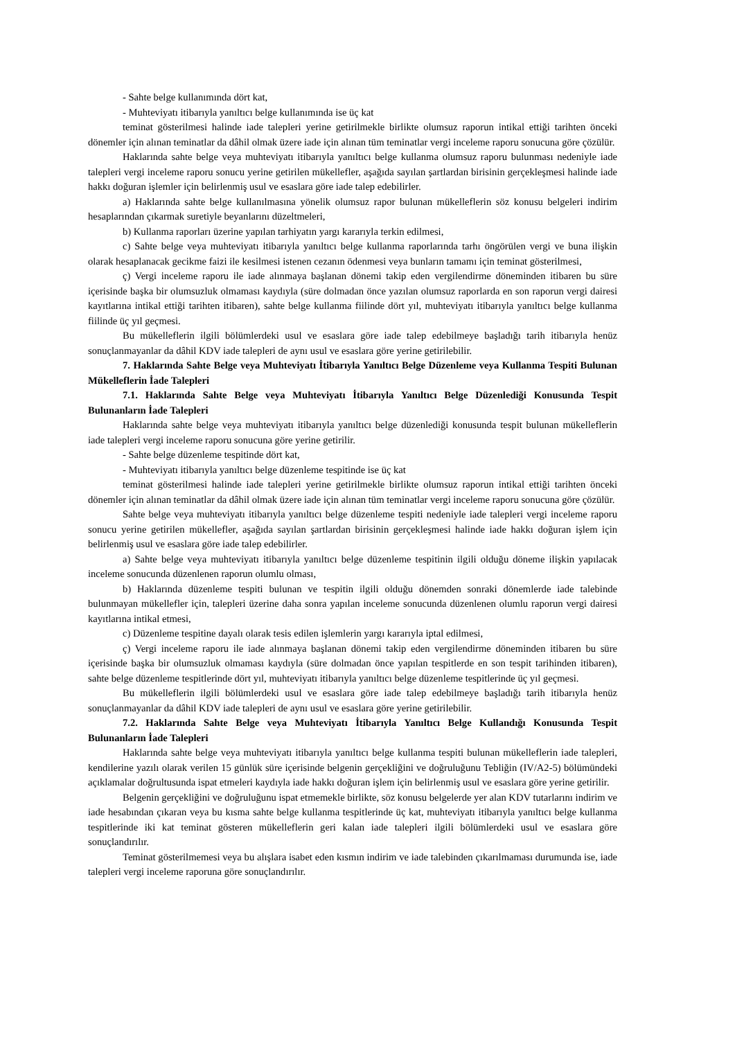- Sahte belge kullanımında dört kat,
- Muhteviyatı itibarıyla yanıltıcı belge kullanımında ise üç kat
teminat gösterilmesi halinde iade talepleri yerine getirilmekle birlikte olumsuz raporun intikal ettiği tarihten önceki dönemler için alınan teminatlar da dâhil olmak üzere iade için alınan tüm teminatlar vergi inceleme raporu sonucuna göre çözülür.
Haklarında sahte belge veya muhteviyatı itibarıyla yanıltıcı belge kullanma olumsuz raporu bulunması nedeniyle iade talepleri vergi inceleme raporu sonucu yerine getirilen mükellefler, aşağıda sayılan şartlardan birisinin gerçekleşmesi halinde iade hakkı doğuran işlemler için belirlenmiş usul ve esaslara göre iade talep edebilirler.
a) Haklarında sahte belge kullanılmasına yönelik olumsuz rapor bulunan mükelleflerin söz konusu belgeleri indirim hesaplarından çıkarmak suretiyle beyanlarını düzeltmeleri,
b) Kullanma raporları üzerine yapılan tarhiyatın yargı kararıyla terkin edilmesi,
c) Sahte belge veya muhteviyatı itibarıyla yanıltıcı belge kullanma raporlarında tarhı öngörülen vergi ve buna ilişkin olarak hesaplanacak gecikme faizi ile kesilmesi istenen cezanın ödenmesi veya bunların tamamı için teminat gösterilmesi,
ç) Vergi inceleme raporu ile iade alınmaya başlanan dönemi takip eden vergilendirme döneminden itibaren bu süre içerisinde başka bir olumsuzluk olmaması kaydıyla (süre dolmadan önce yazılan olumsuz raporlarda en son raporun vergi dairesi kayıtlarına intikal ettiği tarihten itibaren), sahte belge kullanma fiilinde dört yıl, muhteviyatı itibarıyla yanıltıcı belge kullanma fiilinde üç yıl geçmesi.
Bu mükelleflerin ilgili bölümlerdeki usul ve esaslara göre iade talep edebilmeye başladığı tarih itibarıyla henüz sonuçlanmayanlar da dâhil KDV iade talepleri de aynı usul ve esaslara göre yerine getirilebilir.
7. Haklarında Sahte Belge veya Muhteviyatı İtibarıyla Yanıltıcı Belge Düzenleme veya Kullanma Tespiti Bulunan Mükelleflerin İade Talepleri
7.1. Haklarında Sahte Belge veya Muhteviyatı İtibarıyla Yanıltıcı Belge Düzenlediği Konusunda Tespit Bulunanların İade Talepleri
Haklarında sahte belge veya muhteviyatı itibarıyla yanıltıcı belge düzenlediği konusunda tespit bulunan mükelleflerin iade talepleri vergi inceleme raporu sonucuna göre yerine getirilir.
- Sahte belge düzenleme tespitinde dört kat,
- Muhteviyatı itibarıyla yanıltıcı belge düzenleme tespitinde ise üç kat
teminat gösterilmesi halinde iade talepleri yerine getirilmekle birlikte olumsuz raporun intikal ettiği tarihten önceki dönemler için alınan teminatlar da dâhil olmak üzere iade için alınan tüm teminatlar vergi inceleme raporu sonucuna göre çözülür.
Sahte belge veya muhteviyatı itibarıyla yanıltıcı belge düzenleme tespiti nedeniyle iade talepleri vergi inceleme raporu sonucu yerine getirilen mükellefler, aşağıda sayılan şartlardan birisinin gerçekleşmesi halinde iade hakkı doğuran işlem için belirlenmiş usul ve esaslara göre iade talep edebilirler.
a) Sahte belge veya muhteviyatı itibarıyla yanıltıcı belge düzenleme tespitinin ilgili olduğu döneme ilişkin yapılacak inceleme sonucunda düzenlenen raporun olumlu olması,
b) Haklarında düzenleme tespiti bulunan ve tespitin ilgili olduğu dönemden sonraki dönemlerde iade talebinde bulunmayan mükellefler için, talepleri üzerine daha sonra yapılan inceleme sonucunda düzenlenen olumlu raporun vergi dairesi kayıtlarına intikal etmesi,
c) Düzenleme tespitine dayalı olarak tesis edilen işlemlerin yargı kararıyla iptal edilmesi,
ç) Vergi inceleme raporu ile iade alınmaya başlanan dönemi takip eden vergilendirme döneminden itibaren bu süre içerisinde başka bir olumsuzluk olmaması kaydıyla (süre dolmadan önce yapılan tespitlerde en son tespit tarihinden itibaren), sahte belge düzenleme tespitlerinde dört yıl, muhteviyatı itibarıyla yanıltıcı belge düzenleme tespitlerinde üç yıl geçmesi.
Bu mükelleflerin ilgili bölümlerdeki usul ve esaslara göre iade talep edebilmeye başladığı tarih itibarıyla henüz sonuçlanmayanlar da dâhil KDV iade talepleri de aynı usul ve esaslara göre yerine getirilebilir.
7.2. Haklarında Sahte Belge veya Muhteviyatı İtibarıyla Yanıltıcı Belge Kullandığı Konusunda Tespit Bulunanların İade Talepleri
Haklarında sahte belge veya muhteviyatı itibarıyla yanıltıcı belge kullanma tespiti bulunan mükelleflerin iade talepleri, kendilerine yazılı olarak verilen 15 günlük süre içerisinde belgenin gerçekliğini ve doğruluğunu Tebliğin (IV/A2-5) bölümündeki açıklamalar doğrultusunda ispat etmeleri kaydıyla iade hakkı doğuran işlem için belirlenmiş usul ve esaslara göre yerine getirilir.
Belgenin gerçekliğini ve doğruluğunu ispat etmemekle birlikte, söz konusu belgelerde yer alan KDV tutarlarını indirim ve iade hesabından çıkaran veya bu kısma sahte belge kullanma tespitlerinde üç kat, muhteviyatı itibarıyla yanıltıcı belge kullanma tespitlerinde iki kat teminat gösteren mükelleflerin geri kalan iade talepleri ilgili bölümlerdeki usul ve esaslara göre sonuçlandırılır.
Teminat gösterilmemesi veya bu alışlara isabet eden kısmın indirim ve iade talebinden çıkarılmaması durumunda ise, iade talepleri vergi inceleme raporuna göre sonuçlandırılır.